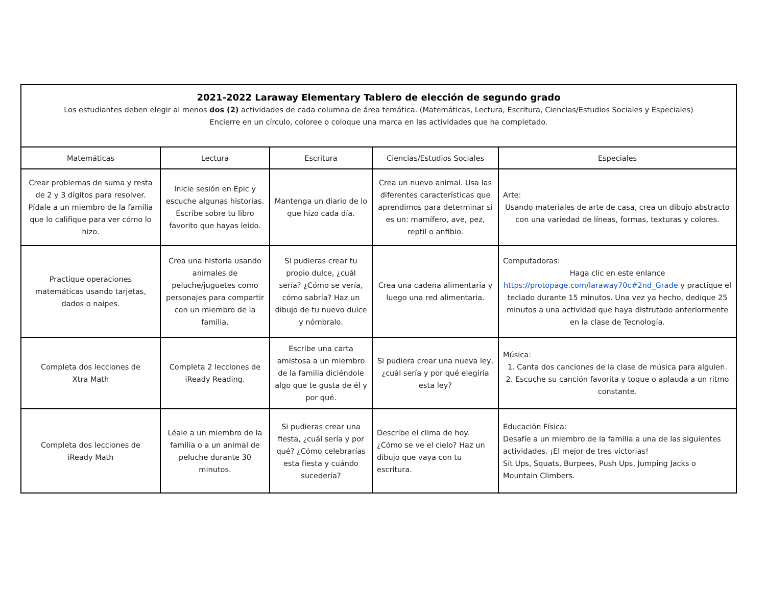2021-2022 Laraway Elementary Tablero de elección de segundo grado
Los estudiantes deben elegir al menos dos (2) actividades de cada columna de área temática. (Matemáticas, Lectura, Escritura, Ciencias/Estudios Sociales y Especiales)
Encierre en un círculo, coloree o coloque una marca en las actividades que ha completado.
| Matemáticas | Lectura | Escritura | Ciencias/Estudios Sociales | Especiales |
| Crear problemas de suma y resta de 2 y 3 dígitos para resolver. Pídale a un miembro de la familia que lo califique para ver cómo lo hizo. | Inicie sesión en Epic y escuche algunas historias. Escribe sobre tu libro favorito que hayas leído. | Mantenga un diario de lo que hizo cada día. | Crea un nuevo animal. Usa las diferentes características que aprendimos para determinar si es un: mamífero, ave, pez, reptil o anfibio. | Arte: Usando materiales de arte de casa, crea un dibujo abstracto con una variedad de líneas, formas, texturas y colores. |
| Practique operaciones matemáticas usando tarjetas, dados o naipes. | Crea una historia usando animales de peluche/juguetes como personajes para compartir con un miembro de la familia. | Si pudieras crear tu propio dulce, ¿cuál sería? ¿Cómo se vería, cómo sabría? Haz un dibujo de tu nuevo dulce y nómbralo. | Crea una cadena alimentaria y luego una red alimentaria. | Computadoras: Haga clic en este enlance https://protopage.com/laraway70c#2nd_Grade y practique el teclado durante 15 minutos. Una vez ya hecho, dedique 25 minutos a una actividad que haya disfrutado anteriormente en la clase de Tecnología. |
| Completa dos lecciones de Xtra Math | Completa 2 lecciones de iReady Reading. | Escribe una carta amistosa a un miembro de la familia diciéndole algo que te gusta de él y por qué. | Si pudiera crear una nueva ley, ¿cuál sería y por qué elegiría esta ley? | Música: 1. Canta dos canciones de la clase de música para alguien. 2. Escuche su canción favorita y toque o aplauda a un ritmo constante. |
| Completa dos lecciones de iReady Math | Léale a un miembro de la familia o a un animal de peluche durante 30 minutos. | Si pudieras crear una fiesta, ¿cuál sería y por qué? ¿Cómo celebrarías esta fiesta y cuándo sucedería? | Describe el clima de hoy. ¿Cómo se ve el cielo? Haz un dibujo que vaya con tu escritura. | Educación Física: Desafíe a un miembro de la familia a una de las siguientes actividades. ¡El mejor de tres victorias! Sit Ups, Squats, Burpees, Push Ups, Jumping Jacks o Mountain Climbers. |